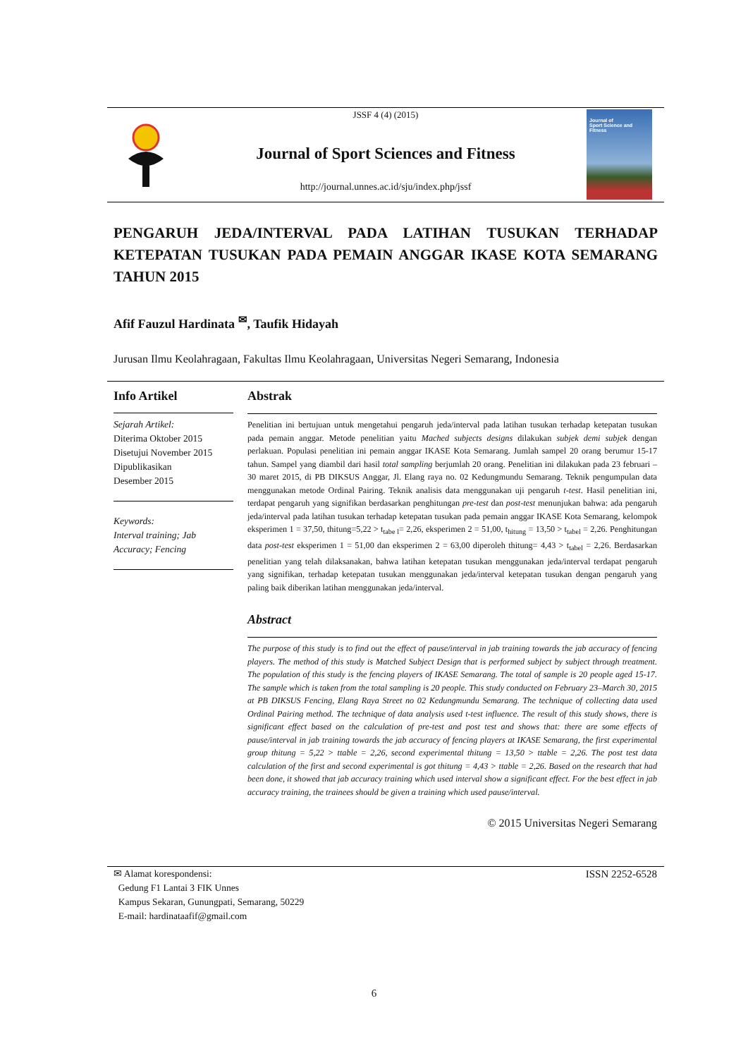JSSF 4 (4) (2015)
Journal of Sport Sciences and Fitness
http://journal.unnes.ac.id/sju/index.php/jssf
Journal of
Sport Science and Fitness
PENGARUH JEDA/INTERVAL PADA LATIHAN TUSUKAN TERHADAP KETEPATAN TUSUKAN PADA PEMAIN ANGGAR IKASE KOTA SEMARANG TAHUN 2015
Afif Fauzul Hardinata <sup>✉</sup>, Taufik Hidayah
Jurusan Ilmu Keolahragaan, Fakultas Ilmu Keolahragaan, Universitas Negeri Semarang, Indonesia
Info Artikel
Sejarah Artikel:
Diterima Oktober 2015
Disetujui November 2015
Dipublikasikan
Desember 2015
Keywords:
Interval training; Jab Accuracy; Fencing
Abstrak
Penelitian ini bertujuan untuk mengetahui pengaruh jeda/interval pada latihan tusukan terhadap ketepatan tusukan pada pemain anggar. Metode penelitian yaitu Mached subjects designs dilakukan subjek demi subjek dengan perlakuan. Populasi penelitian ini pemain anggar IKASE Kota Semarang. Jumlah sampel 20 orang berumur 15-17 tahun. Sampel yang diambil dari hasil total sampling berjumlah 20 orang. Penelitian ini dilakukan pada 23 februari – 30 maret 2015, di PB DIKSUS Anggar, Jl. Elang raya no. 02 Kedungmundu Semarang. Teknik pengumpulan data menggunakan metode Ordinal Pairing. Teknik analisis data menggunakan uji pengaruh t-test. Hasil penelitian ini, terdapat pengaruh yang signifikan berdasarkan penghitungan pre-test dan post-test menunjukan bahwa: ada pengaruh jeda/interval pada latihan tusukan terhadap ketepatan tusukan pada pemain anggar IKASE Kota Semarang, kelompok eksperimen 1 = 37,50, thitung=5,22 > t<sub>tabe l</sub>= 2,26, eksperimen 2 = 51,00, t<sub>hitung</sub> = 13,50 > t<sub>tabel</sub> = 2,26. Penghitungan data post-test eksperimen 1 = 51,00 dan eksperimen 2 = 63,00 diperoleh thitung= 4,43 > t<sub>tabel</sub> = 2,26. Berdasarkan penelitian yang telah dilaksanakan, bahwa latihan ketepatan tusukan menggunakan jeda/interval terdapat pengaruh yang signifikan, terhadap ketepatan tusukan menggunakan jeda/interval ketepatan tusukan dengan pengaruh yang paling baik diberikan latihan menggunakan jeda/interval.
Abstract
The purpose of this study is to find out the effect of pause/interval in jab training towards the jab accuracy of fencing players. The method of this study is Matched Subject Design that is performed subject by subject through treatment. The population of this study is the fencing players of IKASE Semarang. The total of sample is 20 people aged 15-17. The sample which is taken from the total sampling is 20 people. This study conducted on February 23–March 30, 2015 at PB DIKSUS Fencing, Elang Raya Street no 02 Kedungmundu Semarang. The technique of collecting data used Ordinal Pairing method. The technique of data analysis used t-test influence. The result of this study shows, there is significant effect based on the calculation of pre-test and post test and shows that: there are some effects of pause/interval in jab training towards the jab accuracy of fencing players at IKASE Semarang, the first experimental group thitung = 5,22 > ttable = 2,26, second experimental thitung = 13,50 > ttable = 2,26. The post test data calculation of the first and second experimental is got thitung = 4,43 > ttable = 2,26. Based on the research that had been done, it showed that jab accuracy training which used interval show a significant effect. For the best effect in jab accuracy training, the trainees should be given a training which used pause/interval.
© 2015 Universitas Negeri Semarang
✉ Alamat korespondensi:
Gedung F1 Lantai 3 FIK Unnes
Kampus Sekaran, Gunungpati, Semarang, 50229
E-mail: hardinataafif@gmail.com
ISSN 2252-6528
6